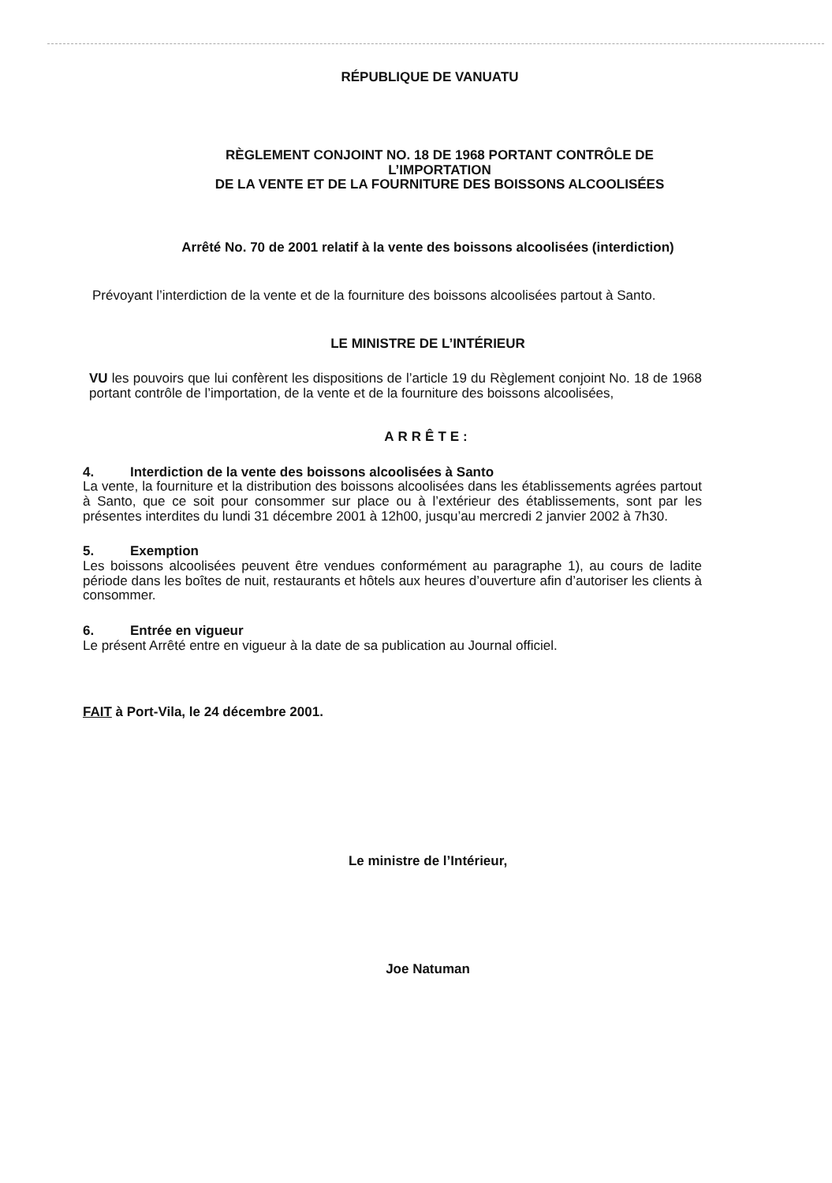RÉPUBLIQUE DE VANUATU
RÈGLEMENT CONJOINT NO. 18 DE 1968 PORTANT CONTRÔLE DE L’IMPORTATION
DE LA VENTE ET DE LA FOURNITURE DES BOISSONS ALCOOLISÉES
Arrêté No. 70 de 2001 relatif à la vente des boissons alcoolisées (interdiction)
Prévoyant l’interdiction de la vente et de la fourniture des boissons alcoolisées partout à Santo.
LE MINISTRE DE L’INTÉRIEUR
VU les pouvoirs que lui confèrent les dispositions de l’article 19 du Règlement conjoint No. 18 de 1968 portant contrôle de l’importation, de la vente et de la fourniture des boissons alcoolisées,
ARRÊTE:
4. Interdiction de la vente des boissons alcoolisées à Santo
La vente, la fourniture et la distribution des boissons alcoolisées dans les établissements agrées partout à Santo, que ce soit pour consommer sur place ou à l’extérieur des établissements, sont par les présentes interdites du lundi 31 décembre 2001 à 12h00, jusqu’au mercredi 2 janvier 2002 à 7h30.
5. Exemption
Les boissons alcoolisées peuvent être vendues conformément au paragraphe 1), au cours de ladite période dans les boîtes de nuit, restaurants et hôtels aux heures d’ouverture afin d’autoriser les clients à consommer.
6. Entrée en vigueur
Le présent Arrêté entre en vigueur à la date de sa publication au Journal officiel.
FAIT à Port-Vila, le 24 décembre 2001.
Le ministre de l’Intérieur,
Joe Natuman